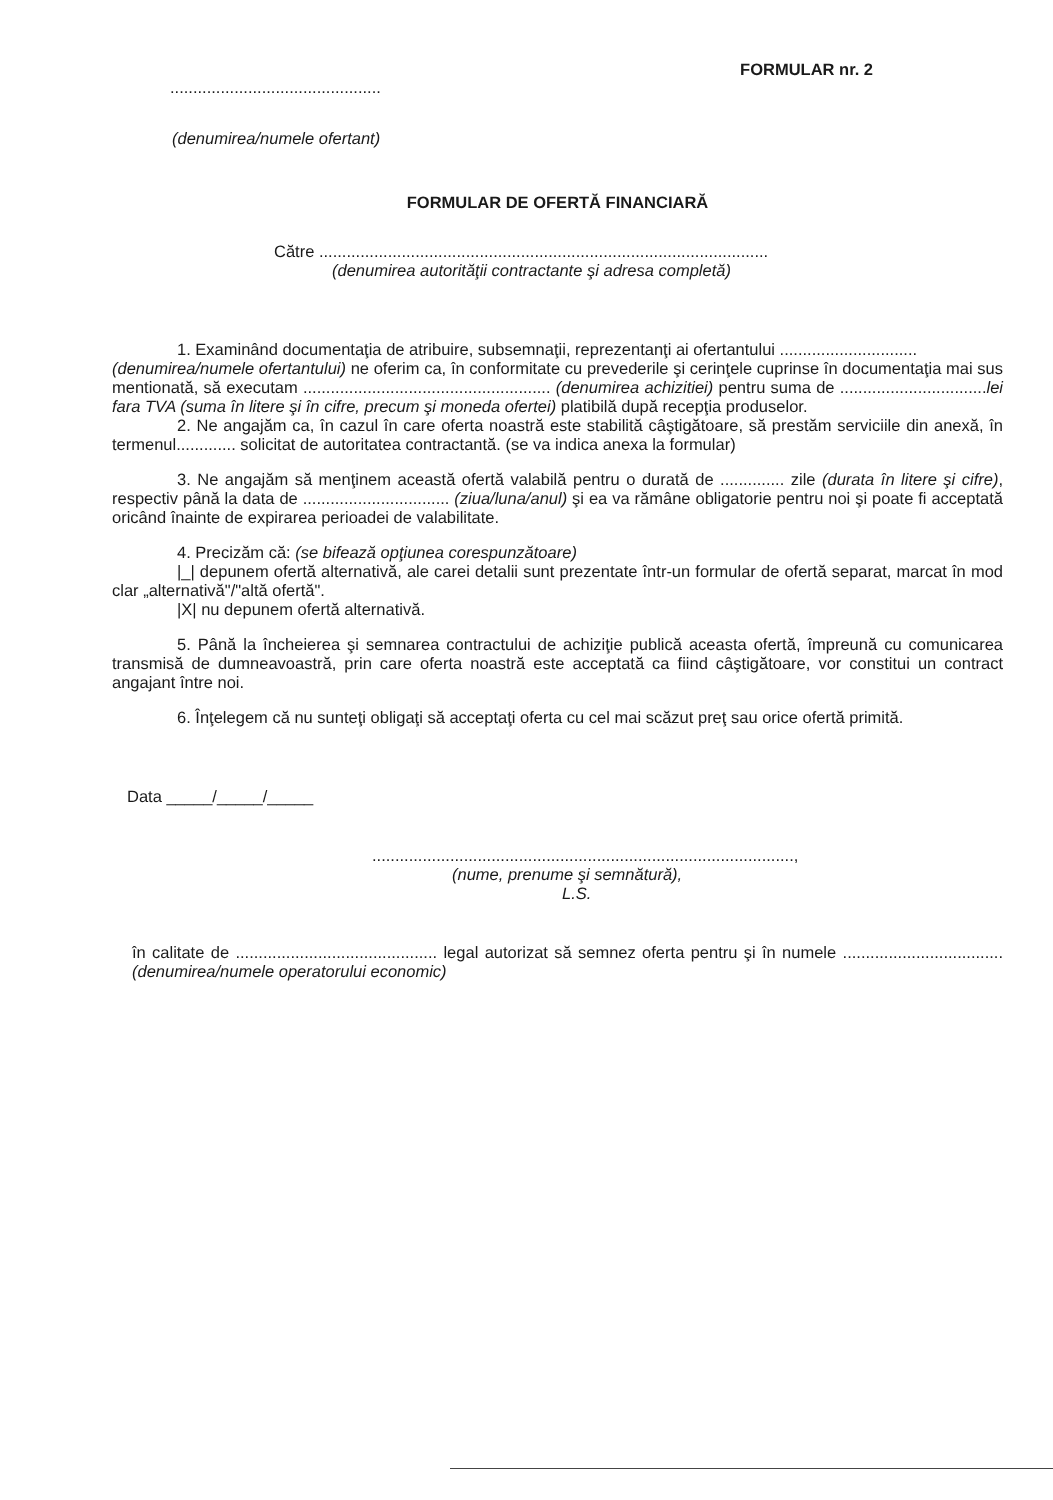..............................................
FORMULAR nr. 2
(denumirea/numele ofertant)
FORMULAR DE OFERTĂ FINANCIARĂ
Către ..................................................................................................
(denumirea autorităţii contractante şi adresa completă)
1. Examinând documentaţia de atribuire, subsemnaţii, reprezentanţi ai ofertantului ..............................
(denumirea/numele ofertantului) ne oferim ca, în conformitate cu prevederile şi cerinţele cuprinse în documentaţia mai sus mentionată, să executam ...................................................... (denumirea achizitiei) pentru suma de ................................lei fara TVA (suma în litere şi în cifre, precum şi moneda ofertei) platibilă după recepţia produselor.
2. Ne angajăm ca, în cazul în care oferta noastră este stabilită câştigătoare, să prestăm serviciile din anexă, în termenul............. solicitat de autoritatea contractantă. (se va indica anexa la formular)
3. Ne angajăm să menţinem această ofertă valabilă pentru o durată de .............. zile (durata în litere şi cifre), respectiv până la data de ................................ (ziua/luna/anul) şi ea va rămâne obligatorie pentru noi şi poate fi acceptată oricând înainte de expirarea perioadei de valabilitate.
4. Precizăm că: (se bifează opţiunea corespunzătoare)
|_| depunem ofertă alternativă, ale carei detalii sunt prezentate într-un formular de ofertă separat, marcat în mod clar „alternativă"/"altă ofertă".
|X| nu depunem ofertă alternativă.
5. Până la încheierea şi semnarea contractului de achiziţie publică aceasta ofertă, împreună cu comunicarea transmisă de dumneavoastră, prin care oferta noastră este acceptată ca fiind câştigătoare, vor constitui un contract angajant între noi.
6. Înţelegem că nu sunteţi obligaţi să acceptaţi oferta cu cel mai scăzut preţ sau orice ofertă primită.
Data _____/_____/_____
............................................................................................,
(nume, prenume şi semnătură),
L.S.
în calitate de ............................................ legal autorizat să semnez oferta pentru şi în numele ................................... (denumirea/numele operatorului economic)